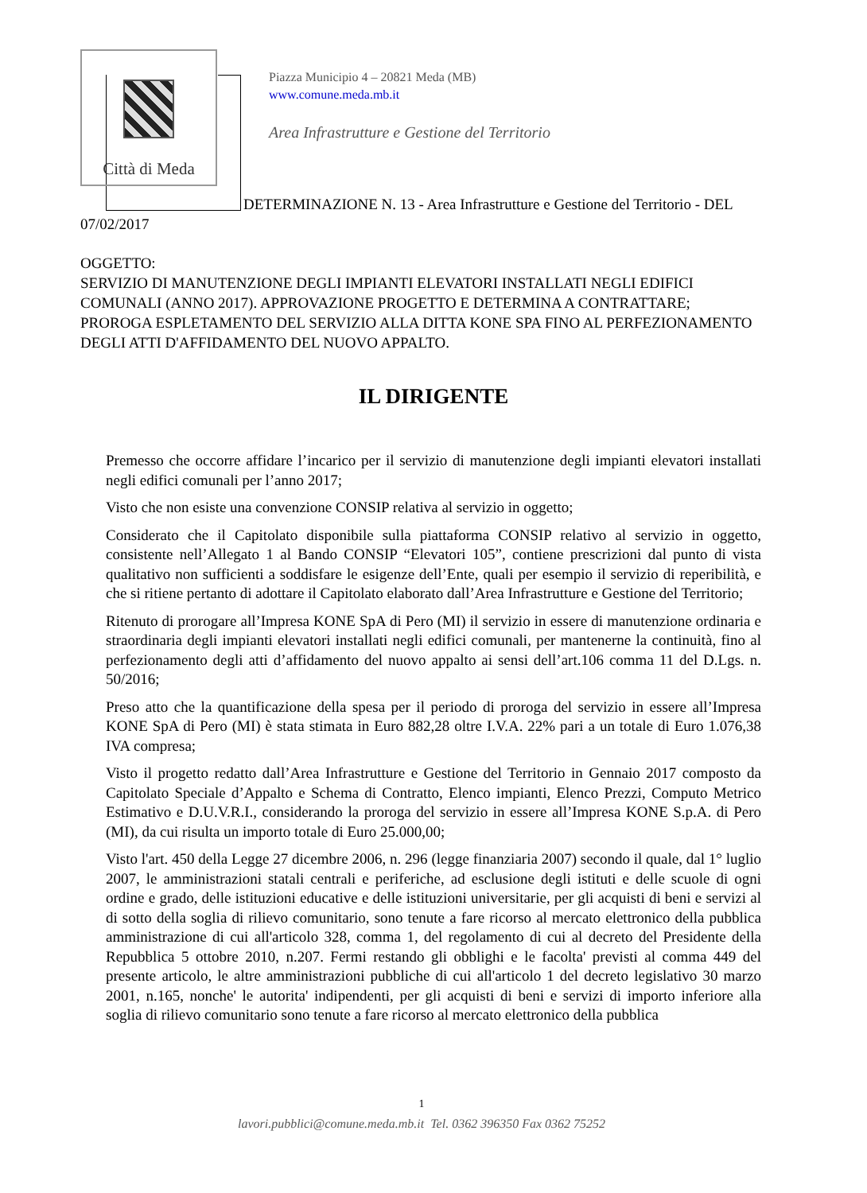Città di Meda
Piazza Municipio 4 – 20821 Meda (MB)
www.comune.meda.mb.it
Area Infrastrutture e Gestione del Territorio
DETERMINAZIONE N. 13 - Area Infrastrutture e Gestione del Territorio - DEL 07/02/2017
OGGETTO:
SERVIZIO DI MANUTENZIONE DEGLI IMPIANTI ELEVATORI INSTALLATI NEGLI EDIFICI COMUNALI (ANNO 2017). APPROVAZIONE PROGETTO E DETERMINA A CONTRATTARE; PROROGA ESPLETAMENTO DEL SERVIZIO ALLA DITTA KONE SPA FINO AL PERFEZIONAMENTO DEGLI ATTI D'AFFIDAMENTO DEL NUOVO APPALTO.
IL DIRIGENTE
Premesso che occorre affidare l’incarico per il servizio di manutenzione degli impianti elevatori installati negli edifici comunali per l’anno 2017;
Visto che non esiste una convenzione CONSIP relativa al servizio in oggetto;
Considerato che il Capitolato disponibile sulla piattaforma CONSIP relativo al servizio in oggetto, consistente nell’Allegato 1 al Bando CONSIP “Elevatori 105”, contiene prescrizioni dal punto di vista qualitativo non sufficienti a soddisfare le esigenze dell’Ente, quali per esempio il servizio di reperibilità, e che si ritiene pertanto di adottare il Capitolato elaborato dall’Area Infrastrutture e Gestione del Territorio;
Ritenuto di prorogare all’Impresa KONE SpA di Pero (MI) il servizio in essere di manutenzione ordinaria e straordinaria degli impianti elevatori installati negli edifici comunali, per mantenerne la continuità, fino al perfezionamento degli atti d’affidamento del nuovo appalto ai sensi dell’art.106 comma 11 del D.Lgs. n. 50/2016;
Preso atto che la quantificazione della spesa per il periodo di proroga del servizio in essere all’Impresa KONE SpA di Pero (MI) è stata stimata in Euro 882,28 oltre I.V.A. 22% pari a un totale di Euro 1.076,38 IVA compresa;
Visto il progetto redatto dall’Area Infrastrutture e Gestione del Territorio in Gennaio 2017 composto da Capitolato Speciale d’Appalto e Schema di Contratto, Elenco impianti, Elenco Prezzi, Computo Metrico Estimativo e D.U.V.R.I., considerando la proroga del servizio in essere all’Impresa KONE S.p.A. di Pero (MI), da cui risulta un importo totale di Euro 25.000,00;
Visto l'art. 450 della Legge 27 dicembre 2006, n. 296 (legge finanziaria 2007) secondo il quale, dal 1° luglio 2007, le amministrazioni statali centrali e periferiche, ad esclusione degli istituti e delle scuole di ogni ordine e grado, delle istituzioni educative e delle istituzioni universitarie, per gli acquisti di beni e servizi al di sotto della soglia di rilievo comunitario, sono tenute a fare ricorso al mercato elettronico della pubblica amministrazione di cui all'articolo 328, comma 1, del regolamento di cui al decreto del Presidente della Repubblica 5 ottobre 2010, n.207. Fermi restando gli obblighi e le facolta' previsti al comma 449 del presente articolo, le altre amministrazioni pubbliche di cui all'articolo 1 del decreto legislativo 30 marzo 2001, n.165, nonche' le autorita' indipendenti, per gli acquisti di beni e servizi di importo inferiore alla soglia di rilievo comunitario sono tenute a fare ricorso al mercato elettronico della pubblica
1
lavori.pubblici@comune.meda.mb.it Tel. 0362 396350 Fax 0362 75252